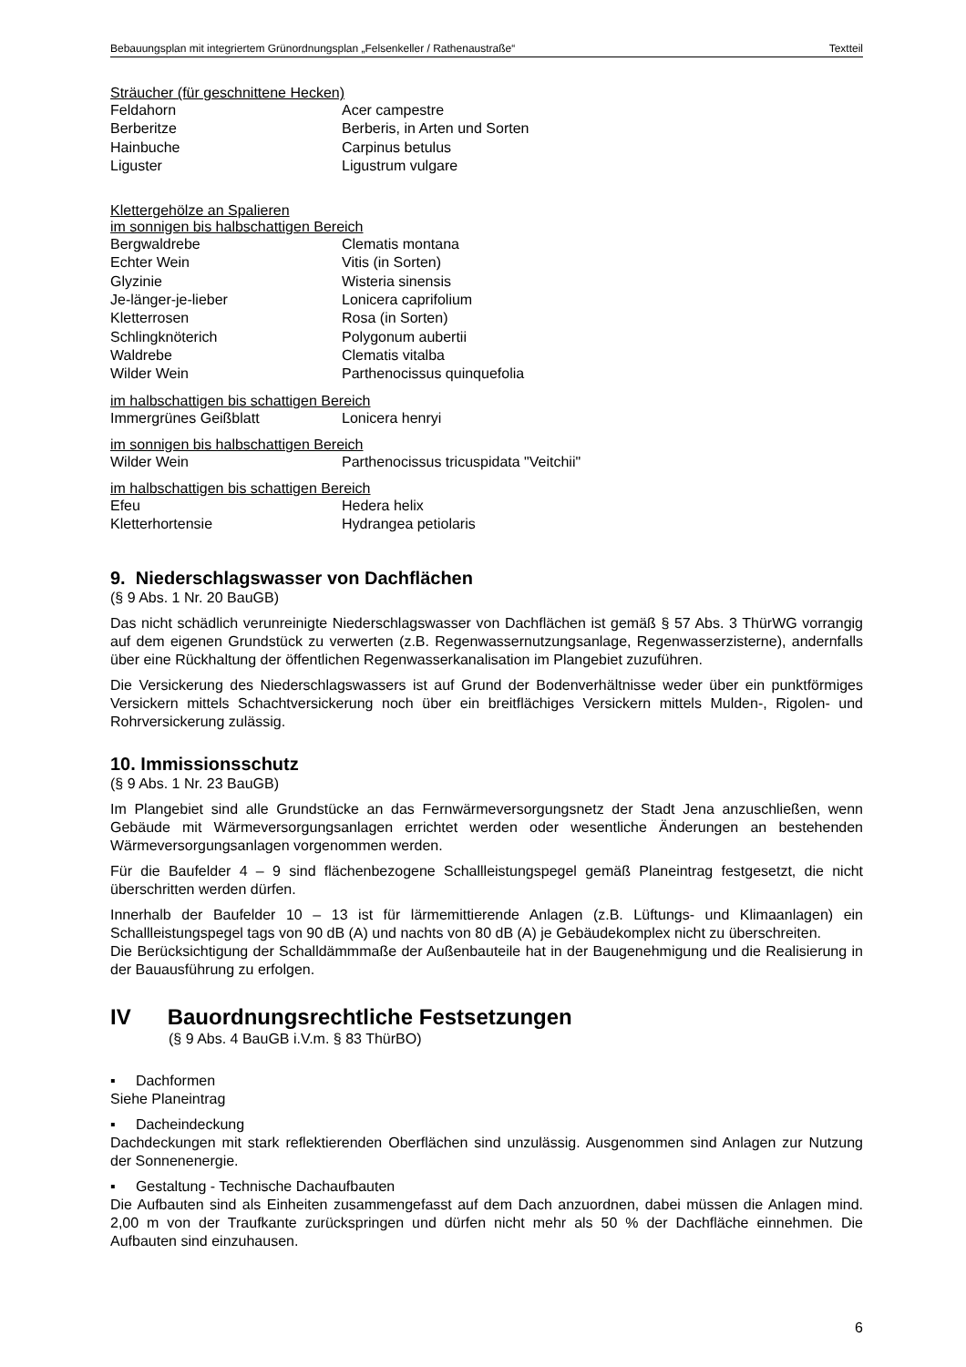Bebauungsplan mit integriertem Grünordnungsplan „Felsenkeller / Rathenaustraße“Textteil
Sträucher (für geschnittene Hecken)
| Feldahorn | Acer campestre |
| Berberitze | Berberis, in Arten und Sorten |
| Hainbuche | Carpinus betulus |
| Liguster | Ligustrum vulgare |
Klettergehölze an Spalieren
im sonnigen bis halbschattigen Bereich
| Bergwaldrebe | Clematis montana |
| Echter Wein | Vitis (in Sorten) |
| Glyzinie | Wisteria sinensis |
| Je-länger-je-lieber | Lonicera caprifolium |
| Kletterrosen | Rosa (in Sorten) |
| Schlingknöterich | Polygonum aubertii |
| Waldrebe | Clematis vitalba |
| Wilder Wein | Parthenocissus quinquefolia |
im halbschattigen bis schattigen Bereich
| Immergrünes Geißblatt | Lonicera henryi |
im sonnigen bis halbschattigen Bereich
| Wilder Wein | Parthenocissus tricuspidata "Veitchii" |
im halbschattigen bis schattigen Bereich
| Efeu | Hedera helix |
| Kletterhortensie | Hydrangea petiolaris |
9. Niederschlagswasser von Dachflächen
(§ 9 Abs. 1 Nr. 20 BauGB)
Das nicht schädlich verunreinigte Niederschlagswasser von Dachflächen ist gemäß § 57 Abs. 3 ThürWG vorrangig auf dem eigenen Grundstück zu verwerten (z.B. Regenwassernutzungsanlage, Regenwasserzisterne), andernfalls über eine Rückhaltung der öffentlichen Regenwasserkanalisation im Plangebiet zuzuführen.
Die Versickerung des Niederschlagswassers ist auf Grund der Bodenverhältnisse weder über ein punktförmiges Versickern mittels Schachtversickerung noch über ein breitflächiges Versickern mittels Mulden-, Rigolen- und Rohrversickerung zulässig.
10. Immissionsschutz
(§ 9 Abs. 1 Nr. 23 BauGB)
Im Plangebiet sind alle Grundstücke an das Fernwärmeversorgungsnetz der Stadt Jena anzuschließen, wenn Gebäude mit Wärmeversorgungsanlagen errichtet werden oder wesentliche Änderungen an bestehenden Wärmeversorgungsanlagen vorgenommen werden.
Für die Baufelder 4 – 9 sind flächenbezogene Schallleistungspegel gemäß Planeintrag festgesetzt, die nicht überschritten werden dürfen.
Innerhalb der Baufelder 10 – 13 ist für lärmemittierende Anlagen (z.B. Lüftungs- und Klimaanlagen) ein Schallleistungspegel tags von 90 dB (A) und nachts von 80 dB (A) je Gebäudekomplex nicht zu überschreiten.
Die Berücksichtigung der Schalldämmmaße der Außenbauteile hat in der Baugenehmigung und die Realisierung in der Bauausführung zu erfolgen.
IV Bauordnungsrechtliche Festsetzungen
(§ 9 Abs. 4 BauGB i.V.m. § 83 ThürBO)
▪ Dachformen
Siehe Planeintrag
▪ Dacheindeckung
Dachdeckungen mit stark reflektierenden Oberflächen sind unzulässig. Ausgenommen sind Anlagen zur Nutzung der Sonnenenergie.
▪ Gestaltung - Technische Dachaufbauten
Die Aufbauten sind als Einheiten zusammengefasst auf dem Dach anzuordnen, dabei müssen die Anlagen mind. 2,00 m von der Traufkante zurückspringen und dürfen nicht mehr als 50 % der Dachfläche einnehmen. Die Aufbauten sind einzuhausen.
6